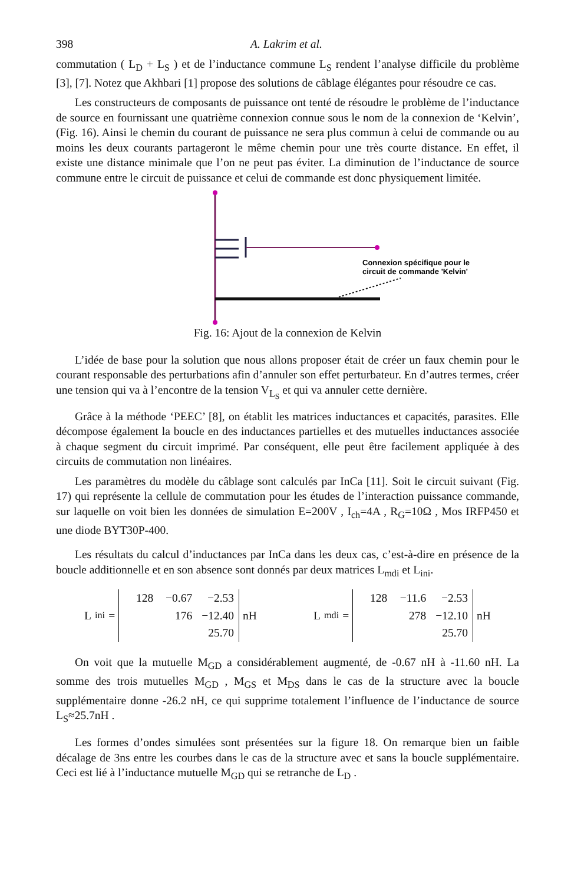398 A. Lakrim et al.
commutation ( L<sub>D</sub> + L<sub>S</sub> ) et de l’inductance commune L<sub>S</sub> rendent l’analyse difficile du problème [3], [7]. Notez que Akhbari [1] propose des solutions de câblage élégantes pour résoudre ce cas.
Les constructeurs de composants de puissance ont tenté de résoudre le problème de l’inductance de source en fournissant une quatrième connexion connue sous le nom de la connexion de ‘Kelvin’, (Fig. 16). Ainsi le chemin du courant de puissance ne sera plus commun à celui de commande ou au moins les deux courants partageront le même chemin pour une très courte distance. En effet, il existe une distance minimale que l’on ne peut pas éviter. La diminution de l’inductance de source commune entre le circuit de puissance et celui de commande est donc physiquement limitée.
Connexion spécifique pour le
circuit de commande 'Kelvin'
Fig. 16: Ajout de la connexion de Kelvin
L’idée de base pour la solution que nous allons proposer était de créer un faux chemin pour le courant responsable des perturbations afin d’annuler son effet perturbateur. En d’autres termes, créer une tension qui va à l’encontre de la tension V<sub>L<sub>S</sub></sub> et qui va annuler cette dernière.
Grâce à la méthode ‘PEEC’ [8], on établit les matrices inductances et capacités, parasites. Elle décompose également la boucle en des inductances partielles et des mutuelles inductances associée à chaque segment du circuit imprimé. Par conséquent, elle peut être facilement appliquée à des circuits de commutation non linéaires.
Les paramètres du modèle du câblage sont calculés par InCa [11]. Soit le circuit suivant (Fig. 17) qui représente la cellule de commutation pour les études de l’interaction puissance commande, sur laquelle on voit bien les données de simulation E=200V , I<sub>ch</sub>=4A , R<sub>G</sub>=10Ω , Mos IRFP450 et une diode BYT30P-400.
Les résultats du calcul d’inductances par InCa dans les deux cas, c’est-à-dire en présence de la boucle additionnelle et en son absence sont donnés par deux matrices L<sub>mdi</sub> et L<sub>ini</sub>.
L<sub>ini</sub> =
| 128 | −0.67 | −2.53 |
| | 176 | −12.40 |
| | | 25.70 |
nH
L<sub>mdi</sub> =
| 128 | −11.6 | −2.53 |
| | 278 | −12.10 |
| | | 25.70 |
nH
On voit que la mutuelle M<sub>GD</sub> a considérablement augmenté, de -0.67 nH à -11.60 nH. La somme des trois mutuelles M<sub>GD</sub> , M<sub>GS</sub> et M<sub>DS</sub> dans le cas de la structure avec la boucle supplémentaire donne -26.2 nH, ce qui supprime totalement l’influence de l’inductance de source L<sub>S</sub>≈25.7nH .
Les formes d’ondes simulées sont présentées sur la figure 18. On remarque bien un faible décalage de 3ns entre les courbes dans le cas de la structure avec et sans la boucle supplémentaire. Ceci est lié à l’inductance mutuelle M<sub>GD</sub> qui se retranche de L<sub>D</sub> .